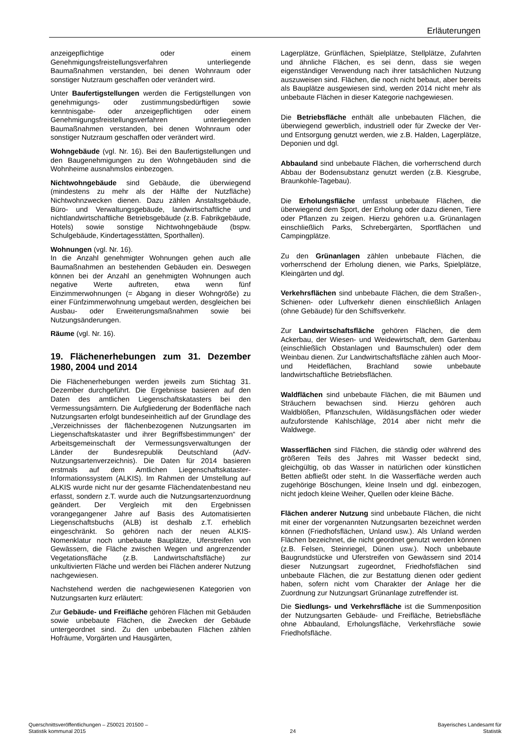Erläuterungen
anzeigepflichtige oder einem Genehmigungsfreistellungsverfahren unterliegende Baumaßnahmen verstanden, bei denen Wohnraum oder sonstiger Nutzraum geschaffen oder verändert wird.
Unter Baufertigstellungen werden die Fertigstellungen von genehmigungs- oder zustimmungsbedürftigen sowie kenntnisgabe- oder anzeigepflichtigen oder einem Genehmigungsfreistellungsverfahren unterliegenden Baumaßnahmen verstanden, bei denen Wohnraum oder sonstiger Nutzraum geschaffen oder verändert wird.
Wohngebäude (vgl. Nr. 16). Bei den Baufertigstellungen und den Baugenehmigungen zu den Wohngebäuden sind die Wohnheime ausnahmslos einbezogen.
Nichtwohngebäude sind Gebäude, die überwiegend (mindestens zu mehr als der Hälfte der Nutzfläche) Nichtwohnzwecken dienen. Dazu zählen Anstaltsgebäude, Büro- und Verwaltungsgebäude, landwirtschaftliche und nichtlandwirtschaftliche Betriebsgebäude (z.B. Fabrikgebäude, Hotels) sowie sonstige Nichtwohngebäude (bspw. Schulgebäude, Kindertagesstätten, Sporthallen).
Wohnungen (vgl. Nr. 16).
In die Anzahl genehmigter Wohnungen gehen auch alle Baumaßnahmen an bestehenden Gebäuden ein. Deswegen können bei der Anzahl an genehmigten Wohnungen auch negative Werte auftreten, etwa wenn fünf Einzimmerwohnungen (= Abgang in dieser Wohngröße) zu einer Fünfzimmerwohnung umgebaut werden, desgleichen bei Ausbau- oder Erweiterungsmaßnahmen sowie bei Nutzungsänderungen.
Räume (vgl. Nr. 16).
19. Flächenerhebungen zum 31. Dezember 1980, 2004 und 2014
Die Flächenerhebungen werden jeweils zum Stichtag 31. Dezember durchgeführt. Die Ergebnisse basieren auf den Daten des amtlichen Liegenschaftskatasters bei den Vermessungsämtern. Die Aufgliederung der Bodenfläche nach Nutzungsarten erfolgt bundeseinheitlich auf der Grundlage des „Verzeichnisses der flächenbezogenen Nutzungsarten im Liegenschaftskataster und ihrer Begriffsbestimmungen“ der Arbeitsgemeinschaft der Vermessungsverwaltungen der Länder der Bundesrepublik Deutschland (AdV-Nutzungsartenverzeichnis). Die Daten für 2014 basieren erstmals auf dem Amtlichen Liegenschaftskataster-Informationssystem (ALKIS). Im Rahmen der Umstellung auf ALKIS wurde nicht nur der gesamte Flächendatenbestand neu erfasst, sondern z.T. wurde auch die Nutzungsartenzuordnung geändert. Der Vergleich mit den Ergebnissen vorangegangener Jahre auf Basis des Automatisierten Liegenschaftsbuchs (ALB) ist deshalb z.T. erheblich eingeschränkt. So gehören nach der neuen ALKIS-Nomenklatur noch unbebaute Bauplätze, Uferstreifen von Gewässern, die Fläche zwischen Wegen und angrenzender Vegetationsfläche (z.B. Landwirtschaftsfläche) zur unkultivierten Fläche und werden bei Flächen anderer Nutzung nachgewiesen.
Nachstehend werden die nachgewiesenen Kategorien von Nutzungsarten kurz erläutert:
Zur Gebäude- und Freifläche gehören Flächen mit Gebäuden sowie unbebaute Flächen, die Zwecken der Gebäude untergeordnet sind. Zu den unbebauten Flächen zählen Hofräume, Vorgärten und Hausgärten,
Lagerplätze, Grünflächen, Spielplätze, Stellplätze, Zufahrten und ähnliche Flächen, es sei denn, dass sie wegen eigenständiger Verwendung nach ihrer tatsächlichen Nutzung auszuweisen sind. Flächen, die noch nicht bebaut, aber bereits als Bauplätze ausgewiesen sind, werden 2014 nicht mehr als unbebaute Flächen in dieser Kategorie nachgewiesen.
Die Betriebsfläche enthält alle unbebauten Flächen, die überwiegend gewerblich, industriell oder für Zwecke der Ver- und Entsorgung genutzt werden, wie z.B. Halden, Lagerplätze, Deponien und dgl.
Abbauland sind unbebaute Flächen, die vorherrschend durch Abbau der Bodensubstanz genutzt werden (z.B. Kiesgrube, Braunkohle-Tagebau).
Die Erholungsfläche umfasst unbebaute Flächen, die überwiegend dem Sport, der Erholung oder dazu dienen, Tiere oder Pflanzen zu zeigen. Hierzu gehören u.a. Grünanlagen einschließlich Parks, Schrebergärten, Sportflächen und Campingplätze.
Zu den Grünanlagen zählen unbebaute Flächen, die vorherrschend der Erholung dienen, wie Parks, Spielplätze, Kleingärten und dgl.
Verkehrsflächen sind unbebaute Flächen, die dem Straßen-, Schienen- oder Luftverkehr dienen einschließlich Anlagen (ohne Gebäude) für den Schiffsverkehr.
Zur Landwirtschaftsfläche gehören Flächen, die dem Ackerbau, der Wiesen- und Weidewirtschaft, dem Gartenbau (einschließlich Obstanlagen und Baumschulen) oder dem Weinbau dienen. Zur Landwirtschaftsfläche zählen auch Moor- und Heideflächen, Brachland sowie unbebaute landwirtschaftliche Betriebsflächen.
Waldflächen sind unbebaute Flächen, die mit Bäumen und Sträuchern bewachsen sind. Hierzu gehören auch Waldblößen, Pflanzschulen, Wildäsungsflächen oder wieder aufzuforstende Kahlschläge, 2014 aber nicht mehr die Waldwege.
Wasserflächen sind Flächen, die ständig oder während des größeren Teils des Jahres mit Wasser bedeckt sind, gleichgültig, ob das Wasser in natürlichen oder künstlichen Betten abfließt oder steht. In die Wasserfläche werden auch zugehörige Böschungen, kleine Inseln und dgl. einbezogen, nicht jedoch kleine Weiher, Quellen oder kleine Bäche.
Flächen anderer Nutzung sind unbebaute Flächen, die nicht mit einer der vorgenannten Nutzungsarten bezeichnet werden können (Friedhofsflächen, Unland usw.). Als Unland werden Flächen bezeichnet, die nicht geordnet genutzt werden können (z.B. Felsen, Steinriegel, Dünen usw.). Noch unbebaute Baugrundstücke und Uferstreifen von Gewässern sind 2014 dieser Nutzungsart zugeordnet, Friedhofsflächen sind unbebaute Flächen, die zur Bestattung dienen oder gedient haben, sofern nicht vom Charakter der Anlage her die Zuordnung zur Nutzungsart Grünanlage zutreffender ist.
Die Siedlungs- und Verkehrsfläche ist die Summenposition der Nutzungsarten Gebäude- und Freifläche, Betriebsfläche ohne Abbauland, Erholungsfläche, Verkehrsfläche sowie Friedhofsfläche.
Querschnittsveröffentlichungen – Z50021 201500 –
Statistik kommunal 2015
24 Bayerisches Landesamt für
Statistik